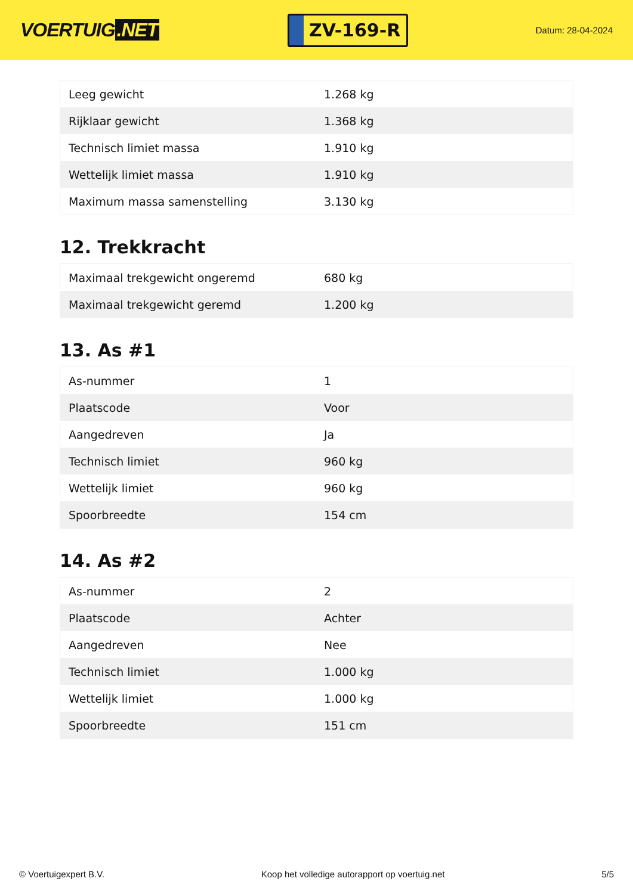VOERTUIG.NET
ZV-169-R
Datum: 28-04-2024
| Leeg gewicht | 1.268 kg |
| Rijklaar gewicht | 1.368 kg |
| Technisch limiet massa | 1.910 kg |
| Wettelijk limiet massa | 1.910 kg |
| Maximum massa samenstelling | 3.130 kg |
12. Trekkracht
| Maximaal trekgewicht ongeremd | 680 kg |
| Maximaal trekgewicht geremd | 1.200 kg |
13. As #1
| As-nummer | 1 |
| Plaatscode | Voor |
| Aangedreven | Ja |
| Technisch limiet | 960 kg |
| Wettelijk limiet | 960 kg |
| Spoorbreedte | 154 cm |
14. As #2
| As-nummer | 2 |
| Plaatscode | Achter |
| Aangedreven | Nee |
| Technisch limiet | 1.000 kg |
| Wettelijk limiet | 1.000 kg |
| Spoorbreedte | 151 cm |
© Voertuigexpert B.V. Koop het volledige autorapport op voertuig.net 5/5